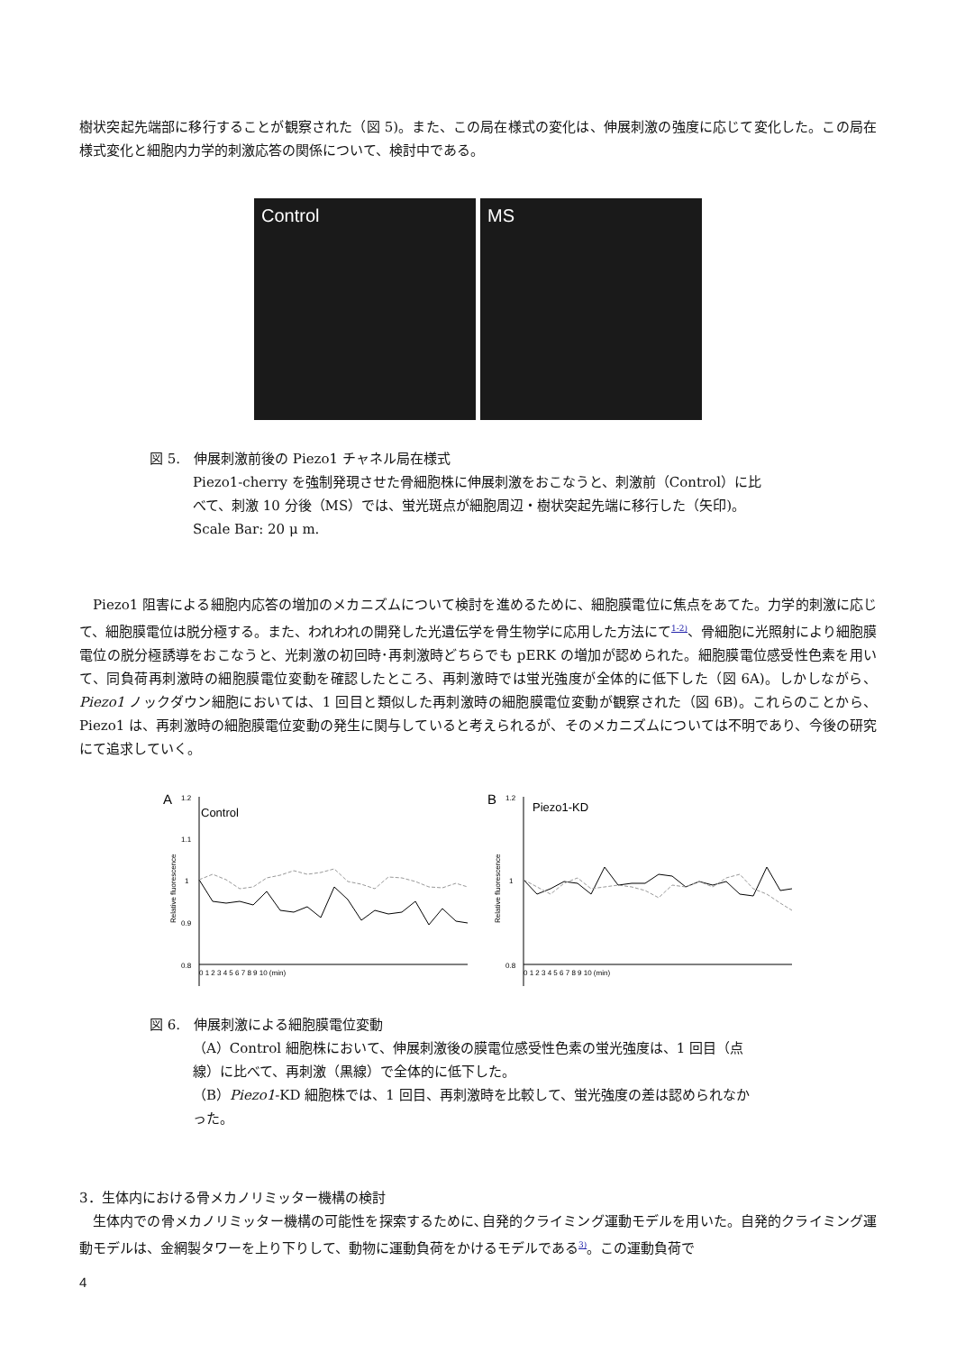樹状突起先端部に移行することが観察された（図 5)。また、この局在様式の変化は、伸展刺激の強度に応じて変化した。この局在様式変化と細胞内力学的刺激応答の関係について、検討中である。
Control MS
図 5.　伸展刺激前後の Piezo1 チャネル局在様式
Piezo1-cherry を強制発現させた骨細胞株に伸展刺激をおこなうと、刺激前（Control）に比べて、刺激 10 分後（MS）では、蛍光斑点が細胞周辺・樹状突起先端に移行した（矢印)。
Scale Bar: 20 μ m.
Piezo1 阻害による細胞内応答の増加のメカニズムについて検討を進めるために、細胞膜電位に焦点をあてた。力学的刺激に応じて、細胞膜電位は脱分極する。また、われわれの開発した光遺伝学を骨生物学に応用した方法にて<sup>1-2)</sup>、骨細胞に光照射により細胞膜電位の脱分極誘導をおこなうと、光刺激の初回時･再刺激時どちらでも pERK の増加が認められた。細胞膜電位感受性色素を用いて、同負荷再刺激時の細胞膜電位変動を確認したところ、再刺激時では蛍光強度が全体的に低下した（図 6A)。しかしながら、Piezo1 ノックダウン細胞においては、1 回目と類似した再刺激時の細胞膜電位変動が観察された（図 6B)。これらのことから、Piezo1 は、再刺激時の細胞膜電位変動の発生に関与していると考えられるが、そのメカニズムについては不明であり、今後の研究にて追求していく。
A
Control
Relative fluorescence
1.2
1.1
1
0.9
0.8
0 1 2 3 4 5 6 7 8 9 10 (min)
B
Piezo1-KD
Relative fluorescence
1.2
1
0.8
0 1 2 3 4 5 6 7 8 9 10 (min)
図 6.　伸展刺激による細胞膜電位変動
（A）Control 細胞株において、伸展刺激後の膜電位感受性色素の蛍光強度は、1 回目（点線）に比べて、再刺激（黒線）で全体的に低下した。
（B）Piezo1-KD 細胞株では、1 回目、再刺激時を比較して、蛍光強度の差は認められなかった。
3．生体内における骨メカノリミッター機構の検討
生体内での骨メカノリミッター機構の可能性を探索するために､自発的クライミング運動モデルを用いた。自発的クライミング運動モデルは、金網製タワーを上り下りして、動物に運動負荷をかけるモデルである<sup>3)</sup>。この運動負荷で
4